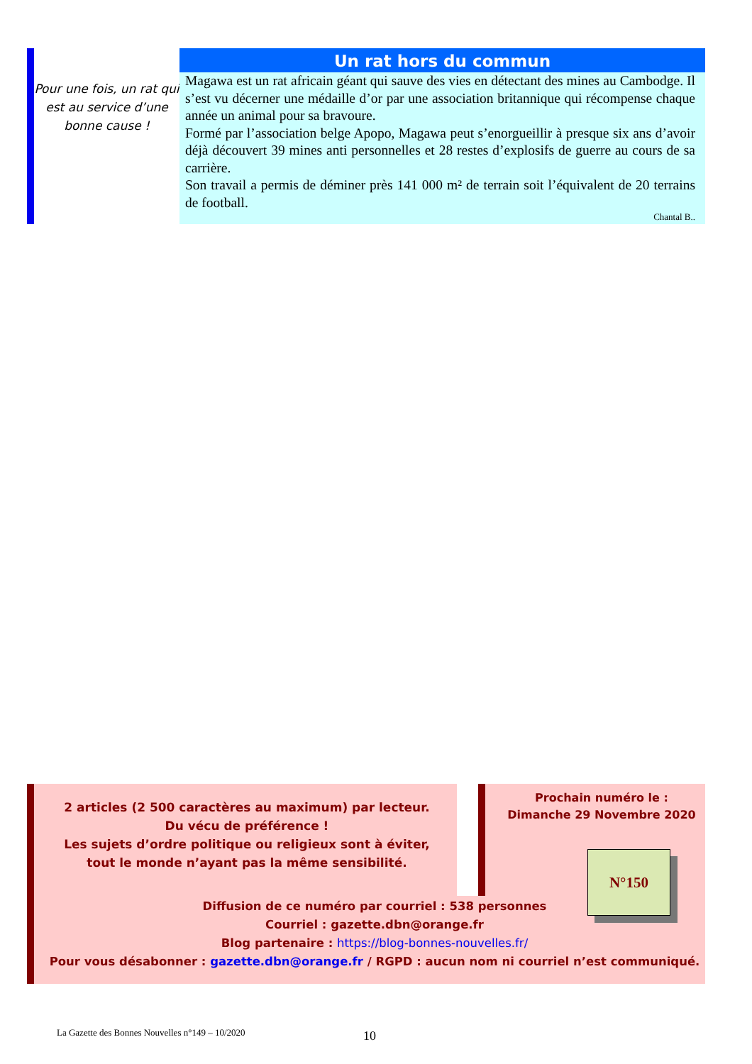Pour une fois, un rat qui est au service d’une bonne cause !
Un rat hors du commun
Magawa est un rat africain géant qui sauve des vies en détectant des mines au Cambodge. Il s’est vu décerner une médaille d’or par une association britannique qui récompense chaque année un animal pour sa bravoure.
Formé par l’association belge Apopo, Magawa peut s’enorgueillir à presque six ans d’avoir déjà découvert 39 mines anti personnelles et 28 restes d’explosifs de guerre au cours de sa carrière.
Son travail a permis de déminer près 141 000 m² de terrain soit l’équivalent de 20 terrains de football.
Chantal B..
2 articles (2 500 caractères au maximum) par lecteur.
Du vécu de préférence !
Les sujets d’ordre politique ou religieux sont à éviter, tout le monde n’ayant pas la même sensibilité.
Prochain numéro le :
Dimanche 29 Novembre 2020
N°150
Diffusion de ce numéro par courriel : 538 personnes
Courriel : gazette.dbn@orange.fr
Blog partenaire : https://blog-bonnes-nouvelles.fr/
Pour vous désabonner : gazette.dbn@orange.fr / RGPD : aucun nom ni courriel n’est communiqué.
La Gazette des Bonnes Nouvelles n°149 – 10/2020
10